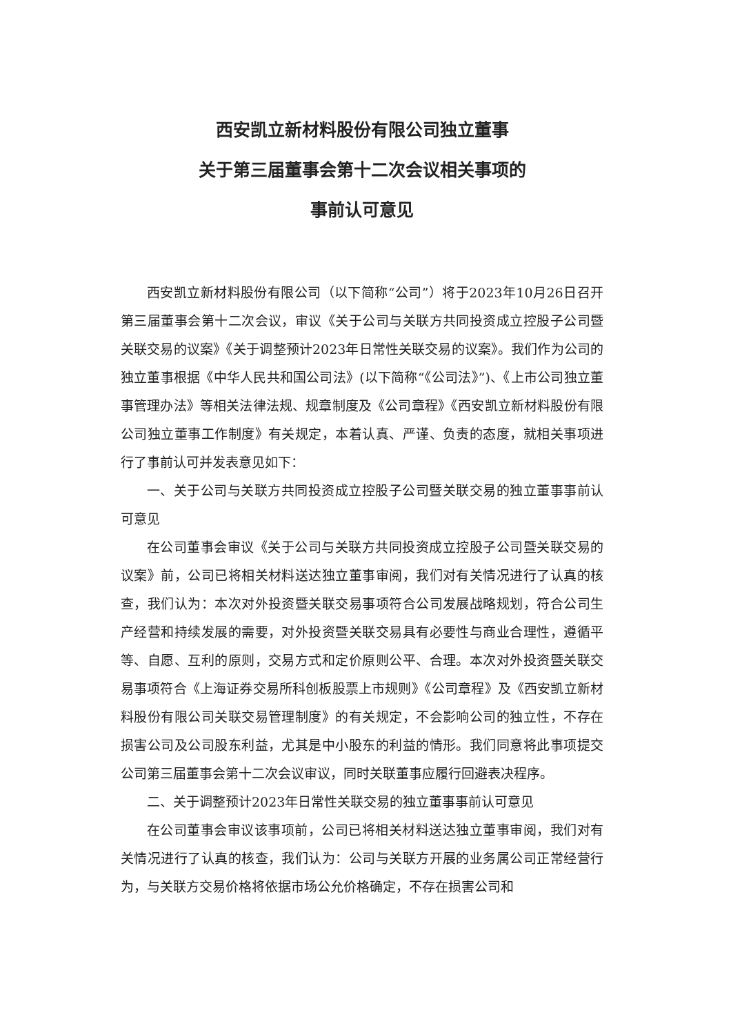西安凯立新材料股份有限公司独立董事
关于第三届董事会第十二次会议相关事项的
事前认可意见
西安凯立新材料股份有限公司（以下简称“公司”）将于2023年10月26日召开第三届董事会第十二次会议，审议《关于公司与关联方共同投资成立控股子公司暨关联交易的议案》《关于调整预计2023年日常性关联交易的议案》。我们作为公司的独立董事根据《中华人民共和国公司法》(以下简称“《公司法》”)、《上市公司独立董事管理办法》等相关法律法规、规章制度及《公司章程》《西安凯立新材料股份有限公司独立董事工作制度》有关规定，本着认真、严谨、负责的态度，就相关事项进行了事前认可并发表意见如下：
一、关于公司与关联方共同投资成立控股子公司暨关联交易的独立董事事前认可意见
在公司董事会审议《关于公司与关联方共同投资成立控股子公司暨关联交易的议案》前，公司已将相关材料送达独立董事审阅，我们对有关情况进行了认真的核查，我们认为：本次对外投资暨关联交易事项符合公司发展战略规划，符合公司生产经营和持续发展的需要，对外投资暨关联交易具有必要性与商业合理性，遵循平等、自愿、互利的原则，交易方式和定价原则公平、合理。本次对外投资暨关联交易事项符合《上海证券交易所科创板股票上市规则》《公司章程》及《西安凯立新材料股份有限公司关联交易管理制度》的有关规定，不会影响公司的独立性，不存在损害公司及公司股东利益，尤其是中小股东的利益的情形。我们同意将此事项提交公司第三届董事会第十二次会议审议，同时关联董事应履行回避表决程序。
二、关于调整预计2023年日常性关联交易的独立董事事前认可意见
在公司董事会审议该事项前，公司已将相关材料送达独立董事审阅，我们对有关情况进行了认真的核查，我们认为：公司与关联方开展的业务属公司正常经营行为，与关联方交易价格将依据市场公允价格确定，不存在损害公司和